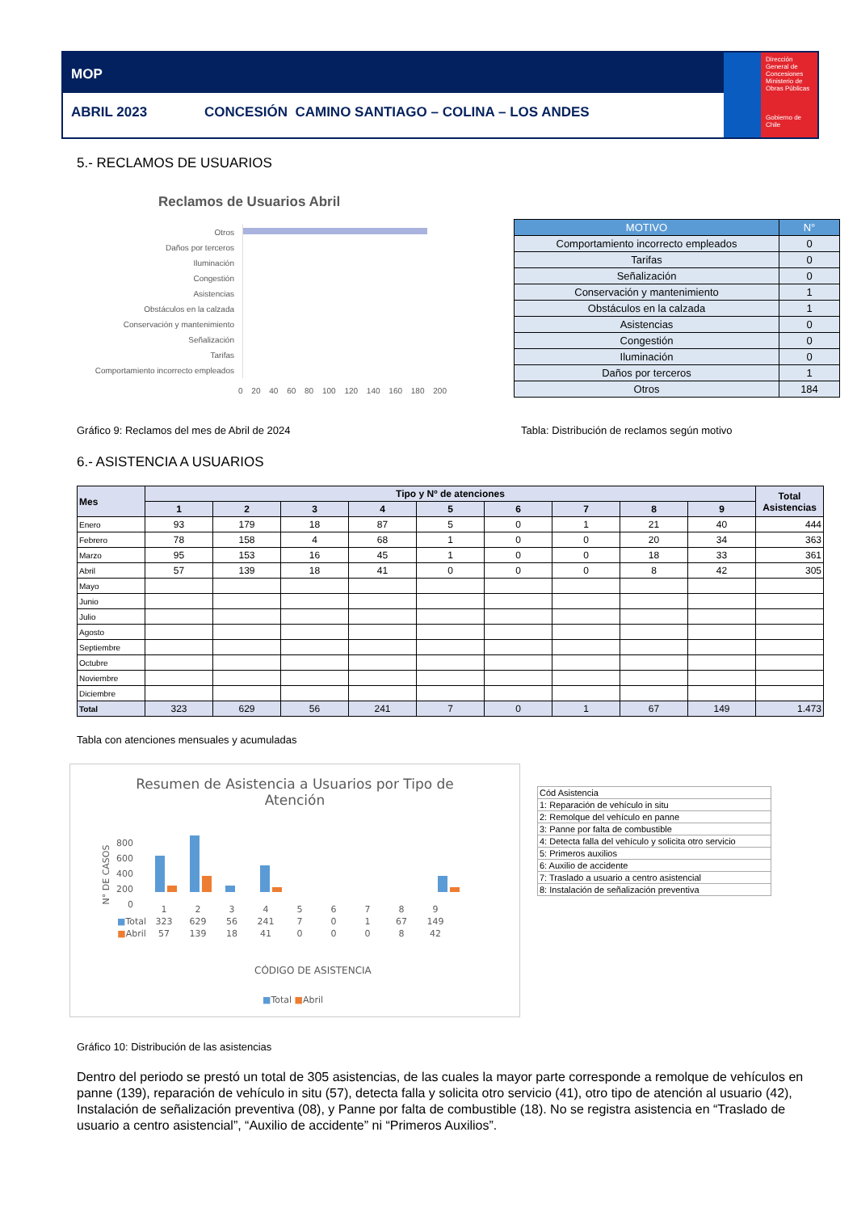MOP
ABRIL 2023 CONCESIÓN CAMINO SANTIAGO – COLINA – LOS ANDES
Dirección General de Concesiones
Ministerio de Obras Públicas
Gobierno de Chile
5.- RECLAMOS DE USUARIOS
Reclamos de Usuarios Abril
Otros
Daños por terceros
Iluminación
Congestión
Asistencias
Obstáculos en la calzada
Conservación y mantenimiento
Señalización
Tarifas
Comportamiento incorrecto empleados
0 20 40 60 80 100 120 140 160 180 200
| MOTIVO | N° |
| --- | --- |
| Comportamiento incorrecto empleados | 0 |
| Tarifas | 0 |
| Señalización | 0 |
| Conservación y mantenimiento | 1 |
| Obstáculos en la calzada | 1 |
| Asistencias | 0 |
| Congestión | 0 |
| Iluminación | 0 |
| Daños por terceros | 1 |
| Otros | 184 |
Gráfico 9: Reclamos del mes de Abril de 2024
Tabla: Distribución de reclamos según motivo
6.- ASISTENCIA A USUARIOS
| Mes | Tipo y Nº de atenciones | | | | | | | | | Total Asistencias |
| --- | --- | --- | --- | --- | --- | --- | --- | --- | --- | --- |
| | 1 | 2 | 3 | 4 | 5 | 6 | 7 | 8 | 9 | |
| Enero | 93 | 179 | 18 | 87 | 5 | 0 | 1 | 21 | 40 | 444 |
| Febrero | 78 | 158 | 4 | 68 | 1 | 0 | 0 | 20 | 34 | 363 |
| Marzo | 95 | 153 | 16 | 45 | 1 | 0 | 0 | 18 | 33 | 361 |
| Abril | 57 | 139 | 18 | 41 | 0 | 0 | 0 | 8 | 42 | 305 |
| Mayo | | | | | | | | | | |
| Junio | | | | | | | | | | |
| Julio | | | | | | | | | | |
| Agosto | | | | | | | | | | |
| Septiembre | | | | | | | | | | |
| Octubre | | | | | | | | | | |
| Noviembre | | | | | | | | | | |
| Diciembre | | | | | | | | | | |
| Total | 323 | 629 | 56 | 241 | 7 | 0 | 1 | 67 | 149 | 1.473 |
Tabla con atenciones mensuales y acumuladas
Resumen de Asistencia a Usuarios por Tipo de Atención
800
600
400
200
0
N° DE CASOS
| | 1 | 2 | 3 | 4 | 5 | 6 | 7 | 8 | 9 |
| ■ Total | 323 | 629 | 56 | 241 | 7 | 0 | 1 | 67 | 149 |
| ■ Abril | 57 | 139 | 18 | 41 | 0 | 0 | 0 | 8 | 42 |
CÓDIGO DE ASISTENCIA
■Total ■Abril
| Cód Asistencia |
| 1: Reparación de vehículo in situ |
| 2: Remolque del vehículo en panne |
| 3: Panne por falta de combustible |
| 4: Detecta falla del vehículo y solicita otro servicio |
| 5: Primeros auxilios |
| 6: Auxilio de accidente |
| 7: Traslado a usuario a centro asistencial |
| 8: Instalación de señalización preventiva |
Gráfico 10: Distribución de las asistencias
Dentro del periodo se prestó un total de 305 asistencias, de las cuales la mayor parte corresponde a remolque de vehículos en panne (139), reparación de vehículo in situ (57), detecta falla y solicita otro servicio (41), otro tipo de atención al usuario (42), Instalación de señalización preventiva (08), y Panne por falta de combustible (18). No se registra asistencia en “Traslado de usuario a centro asistencial”, “Auxilio de accidente” ni “Primeros Auxilios”.